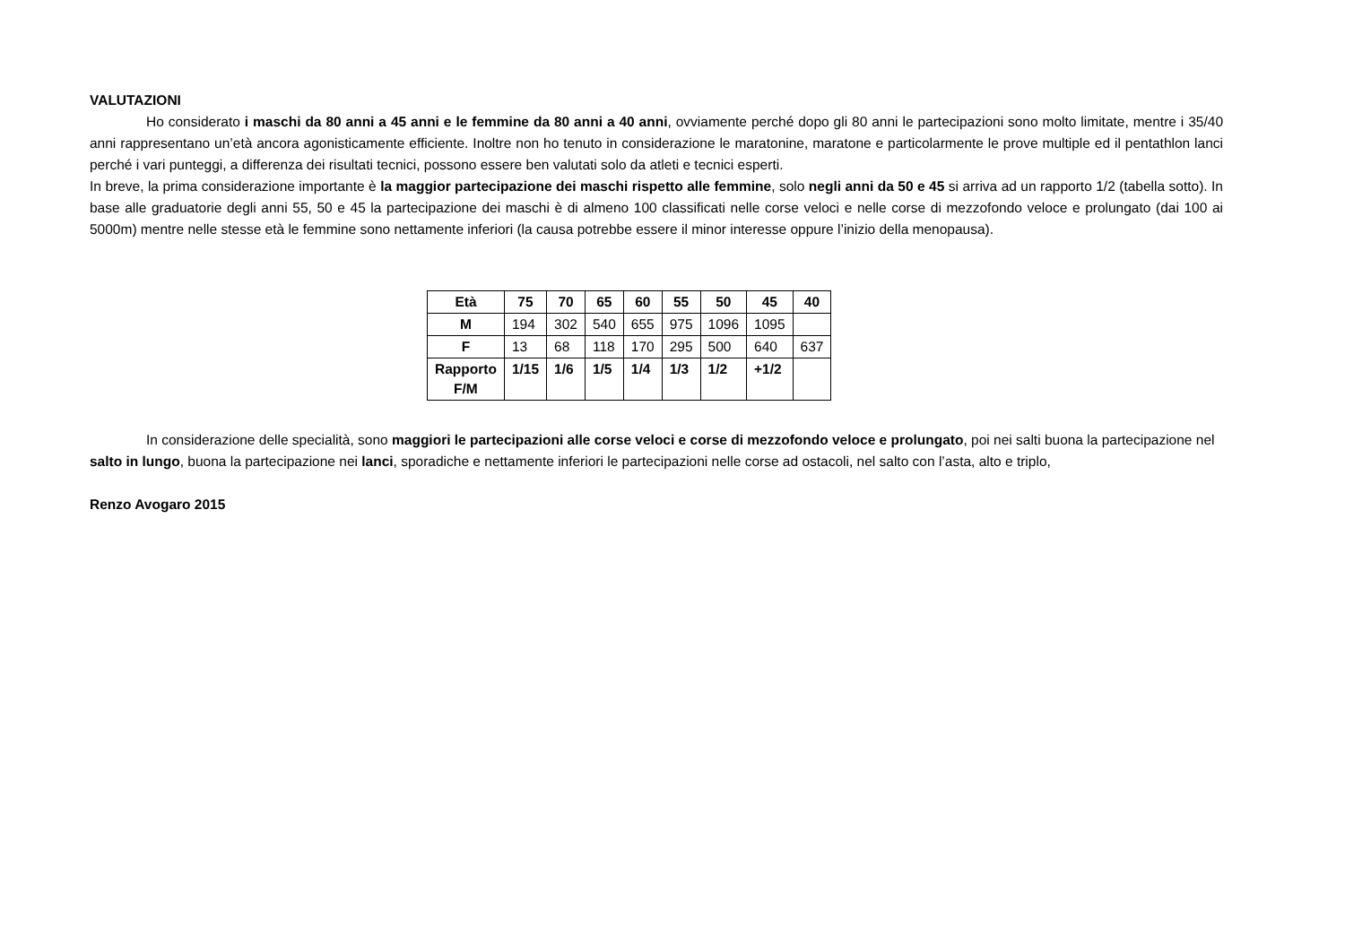VALUTAZIONI
Ho considerato i maschi da 80 anni a 45 anni e le femmine da 80 anni a 40 anni, ovviamente perché dopo gli 80 anni le partecipazioni sono molto limitate, mentre i 35/40 anni rappresentano un’età ancora agonisticamente efficiente. Inoltre non ho tenuto in considerazione le maratonine, maratone e particolarmente le prove multiple ed il pentathlon lanci perché i vari punteggi, a differenza dei risultati tecnici, possono essere ben valutati solo da atleti e tecnici esperti.
In breve, la prima considerazione importante è la maggior partecipazione dei maschi rispetto alle femmine, solo negli anni da 50 e 45 si arriva ad un rapporto 1/2 (tabella sotto). In base alle graduatorie degli anni 55, 50 e 45 la partecipazione dei maschi è di almeno 100 classificati nelle corse veloci e nelle corse di mezzofondo veloce e prolungato (dai 100 ai 5000m) mentre nelle stesse età le femmine sono nettamente inferiori (la causa potrebbe essere il minor interesse oppure l’inizio della menopausa).
| Età | 75 | 70 | 65 | 60 | 55 | 50 | 45 | 40 |
| --- | --- | --- | --- | --- | --- | --- | --- | --- |
| M | 194 | 302 | 540 | 655 | 975 | 1096 | 1095 | |
| F | 13 | 68 | 118 | 170 | 295 | 500 | 640 | 637 |
| Rapporto F/M | 1/15 | 1/6 | 1/5 | 1/4 | 1/3 | 1/2 | +1/2 | |
In considerazione delle specialità, sono maggiori le partecipazioni alle corse veloci e corse di mezzofondo veloce e prolungato, poi nei salti buona la partecipazione nel salto in lungo, buona la partecipazione nei lanci, sporadiche e nettamente inferiori le partecipazioni nelle corse ad ostacoli, nel salto con l’asta, alto e triplo,
Renzo Avogaro 2015